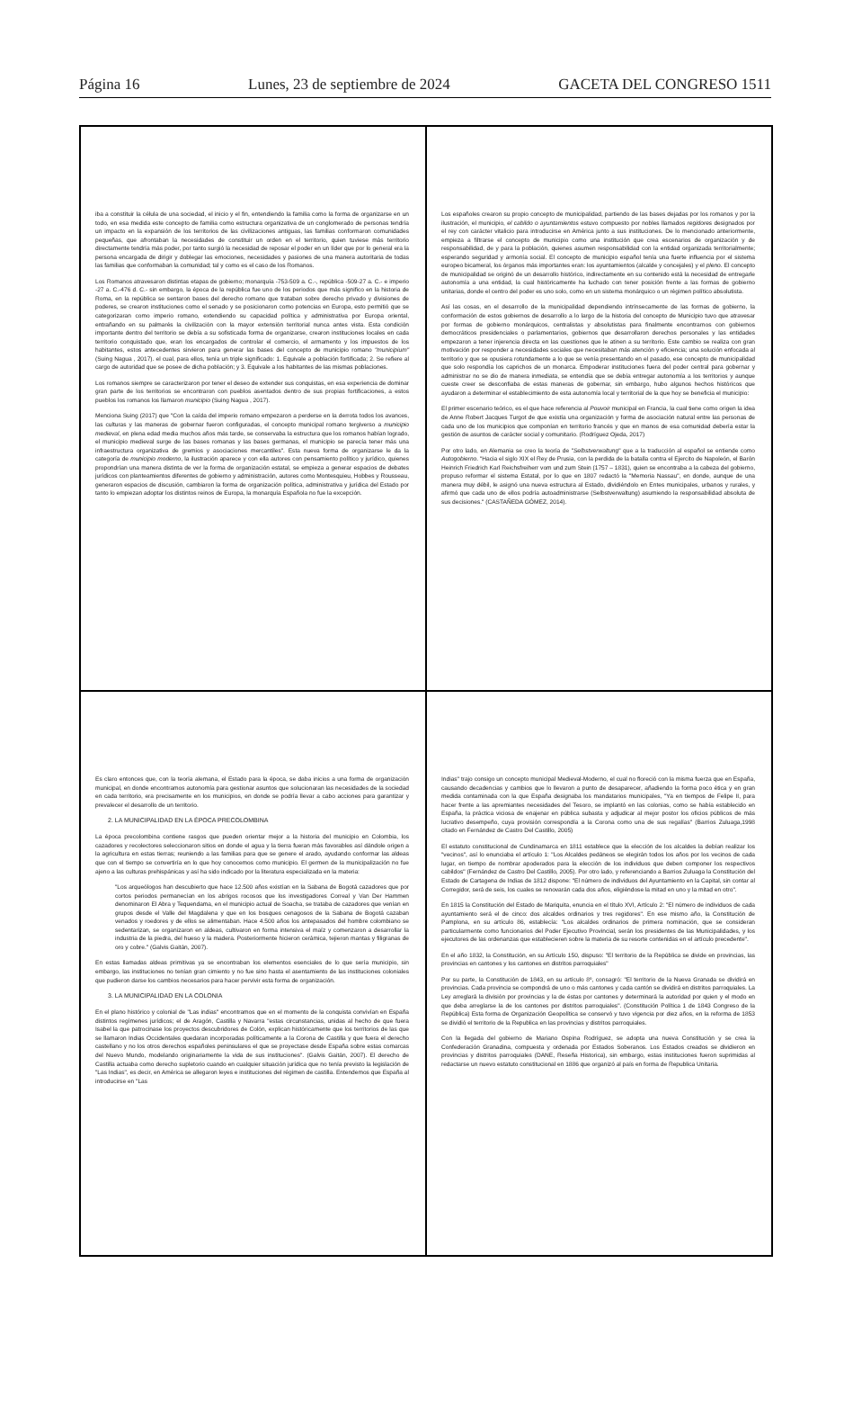Página 16 Lunes, 23 de septiembre de 2024 GACETA DEL CONGRESO 1511
iba a constituir la célula de una sociedad, el inicio y el fin, entendiendo la familia como la forma de organizarse en un todo, en esa medida este concepto de familia como estructura organizativa de un conglomerado de personas tendría un impacto en la expansión de los territorios de las civilizaciones antiguas, las familias conformaron comunidades pequeñas, que afrontaban la necesidades de constituir un orden en el territorio, quien tuviese más territorio directamente tendría más poder, por tanto surgió la necesidad de reposar el poder en un líder que por lo general era la persona encargada de dirigir y doblegar las emociones, necesidades y pasiones de una manera autoritaria de todas las familias que conformaban la comunidad; tal y como es el caso de los Romanos.
Los Romanos atravesaron distintas etapas de gobierno; monarquía -753-509 a. C.-, república -509-27 a. C.- e imperio -27 a. C.-476 d. C.- sin embargo, la época de la república fue uno de los periodos que más significo en la historia de Roma, en la república se sentaron bases del derecho romano que trataban sobre derecho privado y divisiones de poderes, se crearon instituciones como el senado y se posicionaron como potencias en Europa, esto permitió que se categorizaran como imperio romano, extendiendo su capacidad política y administrativa por Europa oriental, entrañando en su palmarés la civilización con la mayor extensión territorial nunca antes vista. Esta condición importante dentro del territorio se debía a su sofisticada forma de organizarse, crearon instituciones locales en cada territorio conquistado que, eran los encargados de controlar el comercio, el armamento y los impuestos de los habitantes, estos antecedentes sirvieron para generar las bases del concepto de municipio romano "municipium" (Suing Nagua , 2017). el cual, para ellos, tenía un triple significado: 1. Equivale a población fortificada; 2. Se refiere al cargo de autoridad que se posee de dicha población; y 3. Equivale a los habitantes de las mismas poblaciones.
Los romanos siempre se caracterizaron por tener el deseo de extender sus conquistas, en esa experiencia de dominar gran parte de los territorios se encontraron con pueblos asentados dentro de sus propias fortificaciones, a estos pueblos los romanos los llamaron municipio (Suing Nagua , 2017).
Menciona Suing (2017) que "Con la caída del imperio romano empezaron a perderse en la derrota todos los avances, las culturas y las maneras de gobernar fueron configuradas, el concepto municipal romano tergiverso a municipio medieval, en plena edad media muchos años más tarde, se conservaba la estructura que los romanos habían logrado, el municipio medieval surge de las bases romanas y las bases germanas, el municipio se parecía tener más una infraestructura organizativa de gremios y asociaciones mercantiles". Esta nueva forma de organizarse le da la categoría de municipio moderno, la ilustración aparece y con ella autores con pensamiento político y jurídico, quienes propondrían una manera distinta de ver la forma de organización estatal, se empieza a generar espacios de debates jurídicos con planteamientos diferentes de gobierno y administración, autores como Montesquieu, Hobbes y Rousseau, generaron espacios de discusión, cambiaron la forma de organización política, administrativa y jurídica del Estado por tanto lo empiezan adoptar los distintos reinos de Europa, la monarquía Española no fue la excepción.
Los españoles crearon su propio concepto de municipalidad, partiendo de las bases dejadas por los romanos y por la ilustración, el municipio, el cabildo o ayuntamientos estuvo compuesto por nobles llamados regidores designados por el rey con carácter vitalicio para introducirse en América junto a sus instituciones. De lo mencionado anteriormente, empieza a filtrarse el concepto de municipio como una institución que crea escenarios de organización y de responsabilidad, de y para la población, quienes asumen responsabilidad con la entidad organizada territorialmente; esperando seguridad y armonía social. El concepto de municipio español tenía una fuerte influencia por el sistema europeo bicameral, los órganos más importantes eran: los ayuntamientos (alcalde y concejales) y el pleno. El concepto de municipalidad se originó de un desarrollo histórico, indirectamente en su contenido está la necesidad de entregarle autonomía a una entidad, la cual históricamente ha luchado con tener posición frente a las formas de gobierno unitarias, donde el centro del poder es uno solo, como en un sistema monárquico o un régimen político absolutista.
Así las cosas, en el desarrollo de la municipalidad dependiendo intrínsecamente de las formas de gobierno, la conformación de estos gobiernos de desarrollo a lo largo de la historia del concepto de Municipio tuvo que atravesar por formas de gobierno monárquicos, centralistas y absolutistas para finalmente encontrarnos con gobiernos democráticos presidenciales o parlamentarios, gobiernos que desarrollaron derechos personales y las entidades empezaron a tener injerencia directa en las cuestiones que le atinen a su territorio. Este cambio se realiza con gran motivación por responder a necesidades sociales que necesitaban más atención y eficiencia; una solución enfocada al territorio y que se opusiera rotundamente a lo que se venía presentando en el pasado, ese concepto de municipalidad que solo respondía los caprichos de un monarca. Empoderar instituciones fuera del poder central para gobernar y administrar no se dio de manera inmediata, se entendía que se debía entregar autonomía a los territorios y aunque cueste creer se desconfiaba de estas maneras de gobernar, sin embargo, hubo algunos hechos históricos que ayudaron a determinar el establecimiento de esta autonomía local y territorial de la que hoy se beneficia el municipio:
El primer escenario teórico, es el que hace referencia al Pouvoir municipal en Francia, la cual tiene como origen la idea de Anne Robert Jacques Turgot de que existía una organización y forma de asociación natural entre las personas de cada uno de los municipios que componían en territorio francés y que en manos de esa comunidad debería estar la gestión de asuntos de carácter social y comunitario. (Rodríguez Ojeda, 2017)
Por otro lado, en Alemania se creo la teoría de "Selbstverwaltung" que a la traducción al español se entiende como Autogobierno. "Hacia el siglo XIX el Rey de Prusia, con la perdida de la batalla contra el Ejercito de Napoleón, el Barón Heinrich Friedrich Karl Reichsfreiherr vom und zum Stein (1757 – 1831), quien se encontraba a la cabeza del gobierno, propuso reformar el sistema Estatal, por lo que en 1807 redactó la "Memoria Nassau", en donde, aunque de una manera muy débil, le asignó una nueva estructura al Estado, dividiéndolo en Entes municipales, urbanos y rurales, y afirmó que cada uno de ellos podría autoadministrarse (Selbstverwaltung) asumiendo la responsabilidad absoluta de sus decisiones." (CASTAÑEDA GÓMEZ, 2014).
Es claro entonces que, con la teoría alemana, el Estado para la época, se daba inicios a una forma de organización municipal, en donde encontramos autonomía para gestionar asuntos que solucionaran las necesidades de la sociedad en cada territorio, era precisamente en los municipios, en donde se podría llevar a cabo acciones para garantizar y prevalecer el desarrollo de un territorio.
2. LA MUNICIPALIDAD EN LA ÉPOCA PRECOLOMBINA
La época precolombina contiene rasgos que pueden orientar mejor a la historia del municipio en Colombia, los cazadores y recolectores seleccionaron sitios en donde el agua y la tierra fueran más favorables así dándole origen a la agricultura en estas tierras; reuniendo a las familias para que se genere el arado, ayudando conformar las aldeas que con el tiempo se convertiría en lo que hoy conocemos como municipio. El germen de la municipalización no fue ajeno a las culturas prehispánicas y así ha sido indicado por la literatura especializada en la materia:
"Los arqueólogos han descubierto que hace 12.500 años existían en la Sabana de Bogotá cazadores que por cortos periodos permanecían en los abrigos rocosos que los investigadores Correal y Van Der Hammen denominaron El Abra y Tequendama, en el municipio actual de Soacha, se trataba de cazadores que venían en grupos desde el Valle del Magdalena y que en los bosques cenagosos de la Sabana de Bogotá cazaban venados y roedores y de ellos se alimentaban. Hace 4.500 años los antepasados del hombre colombiano se sedentarizan, se organizaron en aldeas, cultivaron en forma intensiva el maíz y comenzaron a desarrollar la industria de la piedra, del hueso y la madera. Posteriormente hicieron cerámica, tejieron mantas y filigranas de oro y cobre." (Galvis Gaitán, 2007).
En estas llamadas aldeas primitivas ya se encontraban los elementos esenciales de lo que sería municipio, sin embargo, las instituciones no tenían gran cimiento y no fue sino hasta el asentamiento de las instituciones coloniales que pudieron darse los cambios necesarios para hacer pervivir esta forma de organización.
3. LA MUNICIPALIDAD EN LA COLONIA
En el plano histórico y colonial de "Las indias" encontramos que en el momento de la conquista convivían en España distintos regímenes jurídicos; el de Aragón, Castilla y Navarra "estas circunstancias, unidas al hecho de que fuera Isabel la que patrocinase los proyectos descubridores de Colón, explican históricamente que los territorios de las que se llamaron Indias Occidentales quedaran incorporadas políticamente a la Corona de Castilla y que fuera el derecho castellano y no los otros derechos españoles peninsulares el que se proyectase desde España sobre estas comarcas del Nuevo Mundo, modelando originariamente la vida de sus instituciones". (Galvis Gaitán, 2007). El derecho de Castilla actuaba como derecho supletorio cuando en cualquier situación jurídica que no tenía previsto la legislación de "Las Indias", es decir, en América se allegaron leyes e instituciones del régimen de castilla. Entendemos que España al introducirse en "Las
Indias" trajo consigo un concepto municipal Medieval-Moderno, el cual no floreció con la misma fuerza que en España, causando decadencias y cambios que lo llevaron a punto de desaparecer, añadiendo la forma poco ética y en gran medida contaminada con la que España designaba los mandatarios municipales, "Ya en tiempos de Felipe II, para hacer frente a las apremiantes necesidades del Tesoro, se implantó en las colonias, como se había establecido en España, la práctica viciosa de enajenar en pública subasta y adjudicar al mejor postor los oficios públicos de más lucrativo desempeño, cuya provisión correspondía a la Corona como una de sus regalías" (Barrios Zuluaga,1998 citado en Fernández de Castro Del Castillo, 2005)
El estatuto constitucional de Cundinamarca en 1811 establece que la elección de los alcaldes la debían realizar los "vecinos", así lo enunciaba el artículo 1: "Los Alcaldes pedáneos se elegirán todos los años por los vecinos de cada lugar, en tiempo de nombrar apoderados para la elección de los individuos que deben componer los respectivos cabildos" (Fernández de Castro Del Castillo, 2005). Por otro lado, y referenciando a Barrios Zuluaga la Constitución del Estado de Cartagena de Indias de 1812 dispone: "El número de individuos del Ayuntamiento en la Capital, sin contar al Corregidor, será de seis, los cuales se renovarán cada dos años, eligiéndose la mitad en uno y la mitad en otro".
En 1815 la Constitución del Estado de Mariquita, enuncia en el título XVI, Artículo 2: "El número de individuos de cada ayuntamiento será el de cinco: dos alcaldes ordinarios y tres regidores". En ese mismo año, la Constitución de Pamplona, en su artículo 86, establecía: "Los alcaldes ordinarios de primera nominación, que se consideran particularmente como funcionarios del Poder Ejecutivo Provincial, serán los presidentes de las Municipalidades, y los ejecutores de las ordenanzas que establecieren sobre la materia de su resorte contenidas en el artículo precedente".
En el año 1832, la Constitución, en su Artículo 150, dispuso: "El territorio de la República se divide en provincias, las provincias en cantones y los cantones en distritos parroquiales"
Por su parte, la Constitución de 1843, en su artículo 8º, consagró: "El territorio de la Nueva Granada se dividirá en provincias. Cada provincia se compondrá de uno o más cantones y cada cantón se dividirá en distritos parroquiales. La Ley arreglará la división por provincias y la de éstas por cantones y determinará la autoridad por quien y el modo en que deba arreglarse la de los cantones por distritos parroquiales". (Constitución Política 1 de 1843 Congreso de la República) Esta forma de Organización Geopolítica se conservó y tuvo vigencia por diez años, en la reforma de 1853 se dividió el territorio de la Republica en las provincias y distritos parroquiales.
Con la llegada del gobierno de Mariano Ospina Rodríguez, se adopta una nueva Constitución y se crea la Confederación Granadina, compuesta y ordenada por Estados Soberanos. Los Estados creados se dividieron en provincias y distritos parroquiales (DANE, Reseña Historica), sin embargo, estas instituciones fueron suprimidas al redactarse un nuevo estatuto constitucional en 1886 que organizó al país en forma de Republica Unitaria.